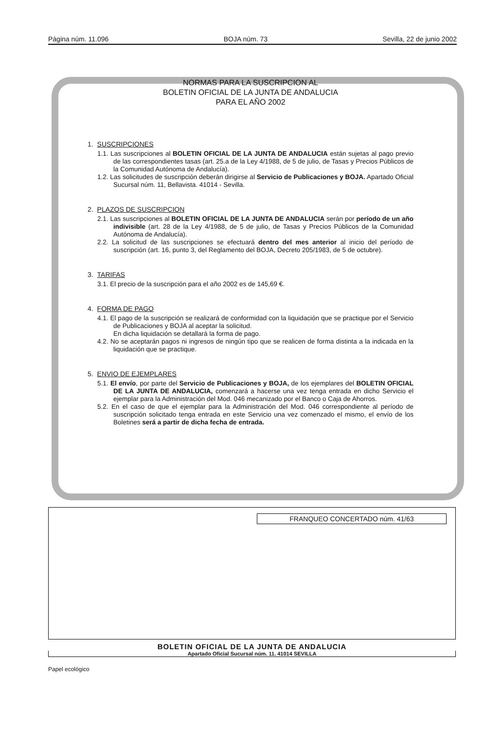Página núm. 11.096 BOJA núm. 73 Sevilla, 22 de junio 2002
NORMAS PARA LA SUSCRIPCION AL
BOLETIN OFICIAL DE LA JUNTA DE ANDALUCIA
PARA EL AÑO 2002
1. SUSCRIPCIONES
1.1. Las suscripciones al BOLETIN OFICIAL DE LA JUNTA DE ANDALUCIA están sujetas al pago previo de las correspondientes tasas (art. 25.a de la Ley 4/1988, de 5 de julio, de Tasas y Precios Públicos de la Comunidad Autónoma de Andalucía).
1.2. Las solicitudes de suscripción deberán dirigirse al Servicio de Publicaciones y BOJA. Apartado Oficial Sucursal núm. 11, Bellavista. 41014 - Sevilla.
2. PLAZOS DE SUSCRIPCION
2.1. Las suscripciones al BOLETIN OFICIAL DE LA JUNTA DE ANDALUCIA serán por período de un año indivisible (art. 28 de la Ley 4/1988, de 5 de julio, de Tasas y Precios Públicos de la Comunidad Autónoma de Andalucía).
2.2. La solicitud de las suscripciones se efectuará dentro del mes anterior al inicio del período de suscripción (art. 16, punto 3, del Reglamento del BOJA, Decreto 205/1983, de 5 de octubre).
3. TARIFAS
3.1. El precio de la suscripción para el año 2002 es de 145,69 €.
4. FORMA DE PAGO
4.1. El pago de la suscripción se realizará de conformidad con la liquidación que se practique por el Servicio de Publicaciones y BOJA al aceptar la solicitud.
En dicha liquidación se detallará la forma de pago.
4.2. No se aceptarán pagos ni ingresos de ningún tipo que se realicen de forma distinta a la indicada en la liquidación que se practique.
5. ENVIO DE EJEMPLARES
5.1. El envío, por parte del Servicio de Publicaciones y BOJA, de los ejemplares del BOLETIN OFICIAL DE LA JUNTA DE ANDALUCIA, comenzará a hacerse una vez tenga entrada en dicho Servicio el ejemplar para la Administración del Mod. 046 mecanizado por el Banco o Caja de Ahorros.
5.2. En el caso de que el ejemplar para la Administración del Mod. 046 correspondiente al período de suscripción solicitado tenga entrada en este Servicio una vez comenzado el mismo, el envío de los Boletines será a partir de dicha fecha de entrada.
FRANQUEO CONCERTADO núm. 41/63
BOLETIN OFICIAL DE LA JUNTA DE ANDALUCIA
Apartado Oficial Sucursal núm. 11. 41014 SEVILLA
Papel ecológico